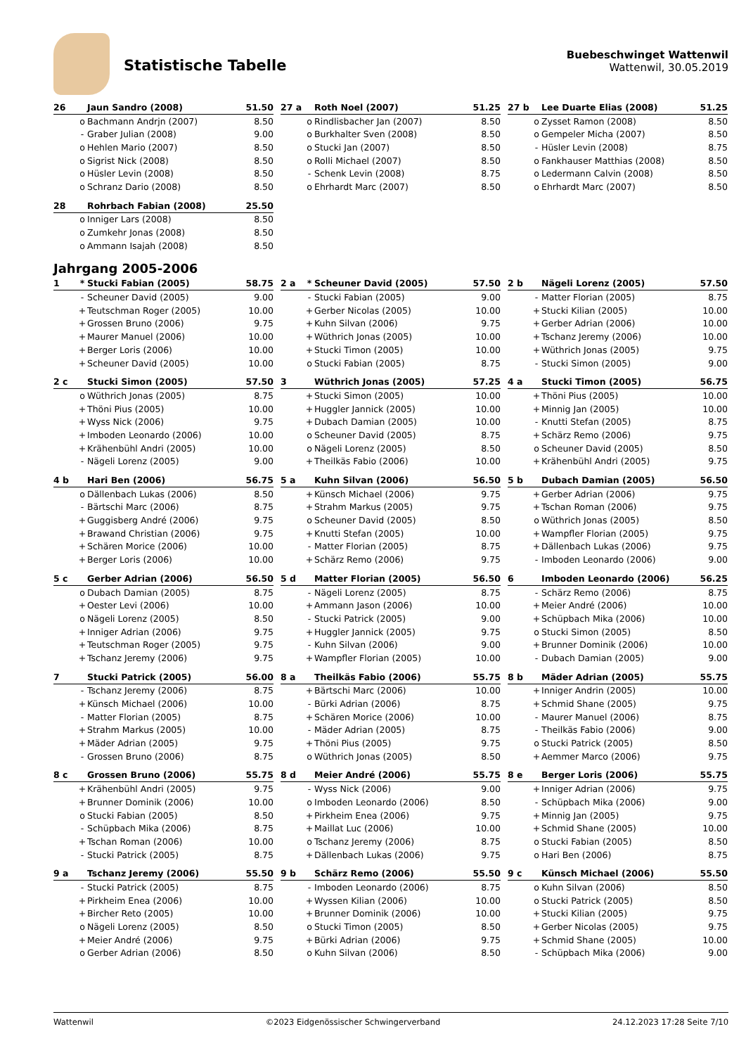Statistische Tabelle
Buebeschwinget Wattenwil
Wattenwil, 30.05.2019
| 26 | | Jaun Sandro (2008) | 51.50 |
| --- | --- | --- | --- |
| | o | Bachmann Andrjn (2007) | 8.50 |
| | - | Graber Julian (2008) | 9.00 |
| | o | Hehlen Mario (2007) | 8.50 |
| | o | Sigrist Nick (2008) | 8.50 |
| | o | Hüsler Levin (2008) | 8.50 |
| | o | Schranz Dario (2008) | 8.50 |
| 27 a | | Roth Noel (2007) | 51.25 |
| --- | --- | --- | --- |
| | o | Rindlisbacher Jan (2007) | 8.50 |
| | o | Burkhalter Sven (2008) | 8.50 |
| | o | Stucki Jan (2007) | 8.50 |
| | o | Rolli Michael (2007) | 8.50 |
| | - | Schenk Levin (2008) | 8.75 |
| | o | Ehrhardt Marc (2007) | 8.50 |
| 27 b | | Lee Duarte Elias (2008) | 51.25 |
| --- | --- | --- | --- |
| | o | Zysset Ramon (2008) | 8.50 |
| | o | Gempeler Micha (2007) | 8.50 |
| | - | Hüsler Levin (2008) | 8.75 |
| | o | Fankhauser Matthias (2008) | 8.50 |
| | o | Ledermann Calvin (2008) | 8.50 |
| | o | Ehrhardt Marc (2007) | 8.50 |
| 28 | | Rohrbach Fabian (2008) | 25.50 |
| --- | --- | --- | --- |
| | o | Inniger Lars (2008) | 8.50 |
| | o | Zumkehr Jonas (2008) | 8.50 |
| | o | Ammann Isajah (2008) | 8.50 |
Jahrgang 2005-2006
| 1 | * | Stucki Fabian (2005) | 58.75 |
| --- | --- | --- | --- |
| | - | Scheuner David (2005) | 9.00 |
| | + | Teutschman Roger (2005) | 10.00 |
| | + | Grossen Bruno (2006) | 9.75 |
| | + | Maurer Manuel (2006) | 10.00 |
| | + | Berger Loris (2006) | 10.00 |
| | + | Scheuner David (2005) | 10.00 |
| 2 a | * | Scheuner David (2005) | 57.50 |
| --- | --- | --- | --- |
| | - | Stucki Fabian (2005) | 9.00 |
| | + | Gerber Nicolas (2005) | 10.00 |
| | + | Kuhn Silvan (2006) | 9.75 |
| | + | Wüthrich Jonas (2005) | 10.00 |
| | + | Stucki Timon (2005) | 10.00 |
| | o | Stucki Fabian (2005) | 8.75 |
| 2 b | | Nägeli Lorenz (2005) | 57.50 |
| --- | --- | --- | --- |
| | - | Matter Florian (2005) | 8.75 |
| | + | Stucki Kilian (2005) | 10.00 |
| | + | Gerber Adrian (2006) | 10.00 |
| | + | Tschanz Jeremy (2006) | 10.00 |
| | + | Wüthrich Jonas (2005) | 9.75 |
| | - | Stucki Simon (2005) | 9.00 |
| 2 c | | Stucki Simon (2005) | 57.50 |
| --- | --- | --- | --- |
| | o | Wüthrich Jonas (2005) | 8.75 |
| | + | Thöni Pius (2005) | 10.00 |
| | + | Wyss Nick (2006) | 9.75 |
| | + | Imboden Leonardo (2006) | 10.00 |
| | + | Krähenbühl Andri (2005) | 10.00 |
| | - | Nägeli Lorenz (2005) | 9.00 |
| 3 | | Wüthrich Jonas (2005) | 57.25 |
| --- | --- | --- | --- |
| | + | Stucki Simon (2005) | 10.00 |
| | + | Huggler Jannick (2005) | 10.00 |
| | + | Dubach Damian (2005) | 10.00 |
| | o | Scheuner David (2005) | 8.75 |
| | o | Nägeli Lorenz (2005) | 8.50 |
| | + | Theilkäs Fabio (2006) | 10.00 |
| 4 a | | Stucki Timon (2005) | 56.75 |
| --- | --- | --- | --- |
| | + | Thöni Pius (2005) | 10.00 |
| | + | Minnig Jan (2005) | 10.00 |
| | - | Knutti Stefan (2005) | 8.75 |
| | + | Schärz Remo (2006) | 9.75 |
| | o | Scheuner David (2005) | 8.50 |
| | + | Krähenbühl Andri (2005) | 9.75 |
| 4 b | | Hari Ben (2006) | 56.75 |
| --- | --- | --- | --- |
| | o | Dällenbach Lukas (2006) | 8.50 |
| | - | Bärtschi Marc (2006) | 8.75 |
| | + | Guggisberg André (2006) | 9.75 |
| | + | Brawand Christian (2006) | 9.75 |
| | + | Schären Morice (2006) | 10.00 |
| | + | Berger Loris (2006) | 10.00 |
| 5 a | | Kuhn Silvan (2006) | 56.50 |
| --- | --- | --- | --- |
| | + | Künsch Michael (2006) | 9.75 |
| | + | Strahm Markus (2005) | 9.75 |
| | o | Scheuner David (2005) | 8.50 |
| | + | Knutti Stefan (2005) | 10.00 |
| | - | Matter Florian (2005) | 8.75 |
| | + | Schärz Remo (2006) | 9.75 |
| 5 b | | Dubach Damian (2005) | 56.50 |
| --- | --- | --- | --- |
| | + | Gerber Adrian (2006) | 9.75 |
| | + | Tschan Roman (2006) | 9.75 |
| | o | Wüthrich Jonas (2005) | 8.50 |
| | + | Wampfler Florian (2005) | 9.75 |
| | + | Dällenbach Lukas (2006) | 9.75 |
| | - | Imboden Leonardo (2006) | 9.00 |
| 5 c | | Gerber Adrian (2006) | 56.50 |
| --- | --- | --- | --- |
| | o | Dubach Damian (2005) | 8.75 |
| | + | Oester Levi (2006) | 10.00 |
| | o | Nägeli Lorenz (2005) | 8.50 |
| | + | Inniger Adrian (2006) | 9.75 |
| | + | Teutschman Roger (2005) | 9.75 |
| | + | Tschanz Jeremy (2006) | 9.75 |
| 5 d | | Matter Florian (2005) | 56.50 |
| --- | --- | --- | --- |
| | - | Nägeli Lorenz (2005) | 8.75 |
| | + | Ammann Jason (2006) | 10.00 |
| | - | Stucki Patrick (2005) | 9.00 |
| | + | Huggler Jannick (2005) | 9.75 |
| | - | Kuhn Silvan (2006) | 9.00 |
| | + | Wampfler Florian (2005) | 10.00 |
| 6 | | Imboden Leonardo (2006) | 56.25 |
| --- | --- | --- | --- |
| | - | Schärz Remo (2006) | 8.75 |
| | + | Meier André (2006) | 10.00 |
| | + | Schüpbach Mika (2006) | 10.00 |
| | o | Stucki Simon (2005) | 8.50 |
| | + | Brunner Dominik (2006) | 10.00 |
| | - | Dubach Damian (2005) | 9.00 |
| 7 | | Stucki Patrick (2005) | 56.00 |
| --- | --- | --- | --- |
| | - | Tschanz Jeremy (2006) | 8.75 |
| | + | Künsch Michael (2006) | 10.00 |
| | - | Matter Florian (2005) | 8.75 |
| | + | Strahm Markus (2005) | 10.00 |
| | + | Mäder Adrian (2005) | 9.75 |
| | - | Grossen Bruno (2006) | 8.75 |
| 8 a | | Theilkäs Fabio (2006) | 55.75 |
| --- | --- | --- | --- |
| | + | Bärtschi Marc (2006) | 10.00 |
| | - | Bürki Adrian (2006) | 8.75 |
| | + | Schären Morice (2006) | 10.00 |
| | - | Mäder Adrian (2005) | 8.75 |
| | + | Thöni Pius (2005) | 9.75 |
| | o | Wüthrich Jonas (2005) | 8.50 |
| 8 b | | Mäder Adrian (2005) | 55.75 |
| --- | --- | --- | --- |
| | + | Inniger Andrin (2005) | 10.00 |
| | + | Schmid Shane (2005) | 9.75 |
| | - | Maurer Manuel (2006) | 8.75 |
| | - | Theilkäs Fabio (2006) | 9.00 |
| | o | Stucki Patrick (2005) | 8.50 |
| | + | Aemmer Marco (2006) | 9.75 |
| 8 c | | Grossen Bruno (2006) | 55.75 |
| --- | --- | --- | --- |
| | + | Krähenbühl Andri (2005) | 9.75 |
| | + | Brunner Dominik (2006) | 10.00 |
| | o | Stucki Fabian (2005) | 8.50 |
| | - | Schüpbach Mika (2006) | 8.75 |
| | + | Tschan Roman (2006) | 10.00 |
| | - | Stucki Patrick (2005) | 8.75 |
| 8 d | | Meier André (2006) | 55.75 |
| --- | --- | --- | --- |
| | - | Wyss Nick (2006) | 9.00 |
| | o | Imboden Leonardo (2006) | 8.50 |
| | + | Pirkheim Enea (2006) | 9.75 |
| | + | Maillat Luc (2006) | 10.00 |
| | o | Tschanz Jeremy (2006) | 8.75 |
| | + | Dällenbach Lukas (2006) | 9.75 |
| 8 e | | Berger Loris (2006) | 55.75 |
| --- | --- | --- | --- |
| | + | Inniger Adrian (2006) | 9.75 |
| | - | Schüpbach Mika (2006) | 9.00 |
| | + | Minnig Jan (2005) | 9.75 |
| | + | Schmid Shane (2005) | 10.00 |
| | o | Stucki Fabian (2005) | 8.50 |
| | o | Hari Ben (2006) | 8.75 |
| 9 a | | Tschanz Jeremy (2006) | 55.50 |
| --- | --- | --- | --- |
| | - | Stucki Patrick (2005) | 8.75 |
| | + | Pirkheim Enea (2006) | 10.00 |
| | + | Bircher Reto (2005) | 10.00 |
| | o | Nägeli Lorenz (2005) | 8.50 |
| | + | Meier André (2006) | 9.75 |
| | o | Gerber Adrian (2006) | 8.50 |
| 9 b | | Schärz Remo (2006) | 55.50 |
| --- | --- | --- | --- |
| | - | Imboden Leonardo (2006) | 8.75 |
| | + | Wyssen Kilian (2006) | 10.00 |
| | + | Brunner Dominik (2006) | 10.00 |
| | o | Stucki Timon (2005) | 8.50 |
| | + | Bürki Adrian (2006) | 9.75 |
| | o | Kuhn Silvan (2006) | 8.50 |
| 9 c | | Künsch Michael (2006) | 55.50 |
| --- | --- | --- | --- |
| | o | Kuhn Silvan (2006) | 8.50 |
| | o | Stucki Patrick (2005) | 8.50 |
| | + | Stucki Kilian (2005) | 9.75 |
| | + | Gerber Nicolas (2005) | 9.75 |
| | + | Schmid Shane (2005) | 10.00 |
| | - | Schüpbach Mika (2006) | 9.00 |
Wattenwil ©2023 Eidgenössischer Schwingerverband 24.12.2023 17:28 Seite 7/10